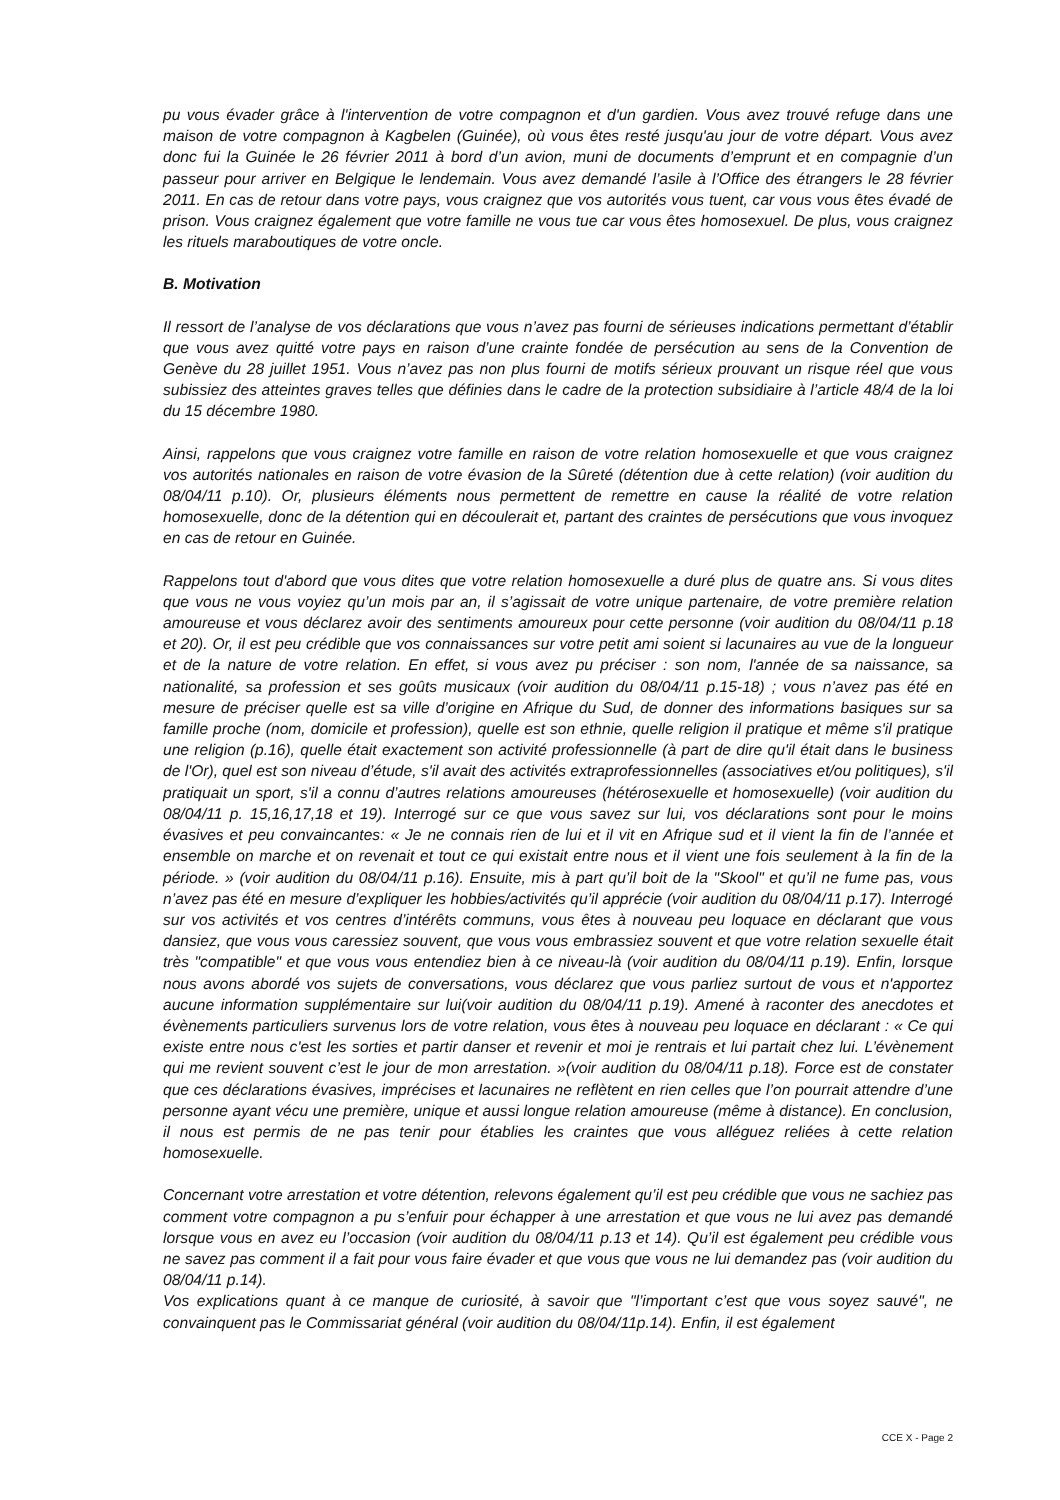pu vous évader grâce à l'intervention de votre compagnon et d'un gardien. Vous avez trouvé refuge dans une maison de votre compagnon à Kagbelen (Guinée), où vous êtes resté jusqu'au jour de votre départ. Vous avez donc fui la Guinée le 26 février 2011 à bord d’un avion, muni de documents d’emprunt et en compagnie d’un passeur pour arriver en Belgique le lendemain. Vous avez demandé l’asile à l’Office des étrangers le 28 février 2011. En cas de retour dans votre pays, vous craignez que vos autorités vous tuent, car vous vous êtes évadé de prison. Vous craignez également que votre famille ne vous tue car vous êtes homosexuel. De plus, vous craignez les rituels maraboutiques de votre oncle.
B. Motivation
Il ressort de l’analyse de vos déclarations que vous n’avez pas fourni de sérieuses indications permettant d’établir que vous avez quitté votre pays en raison d’une crainte fondée de persécution au sens de la Convention de Genève du 28 juillet 1951. Vous n’avez pas non plus fourni de motifs sérieux prouvant un risque réel que vous subissiez des atteintes graves telles que définies dans le cadre de la protection subsidiaire à l’article 48/4 de la loi du 15 décembre 1980.
Ainsi, rappelons que vous craignez votre famille en raison de votre relation homosexuelle et que vous craignez vos autorités nationales en raison de votre évasion de la Sûreté (détention due à cette relation) (voir audition du 08/04/11 p.10). Or, plusieurs éléments nous permettent de remettre en cause la réalité de votre relation homosexuelle, donc de la détention qui en découlerait et, partant des craintes de persécutions que vous invoquez en cas de retour en Guinée.
Rappelons tout d'abord que vous dites que votre relation homosexuelle a duré plus de quatre ans. Si vous dites que vous ne vous voyiez qu’un mois par an, il s’agissait de votre unique partenaire, de votre première relation amoureuse et vous déclarez avoir des sentiments amoureux pour cette personne (voir audition du 08/04/11 p.18 et 20). Or, il est peu crédible que vos connaissances sur votre petit ami soient si lacunaires au vue de la longueur et de la nature de votre relation. En effet, si vous avez pu préciser : son nom, l'année de sa naissance, sa nationalité, sa profession et ses goûts musicaux (voir audition du 08/04/11 p.15-18) ; vous n’avez pas été en mesure de préciser quelle est sa ville d’origine en Afrique du Sud, de donner des informations basiques sur sa famille proche (nom, domicile et profession), quelle est son ethnie, quelle religion il pratique et même s'il pratique une religion (p.16), quelle était exactement son activité professionnelle (à part de dire qu'il était dans le business de l'Or), quel est son niveau d’étude, s'il avait des activités extraprofessionnelles (associatives et/ou politiques), s'il pratiquait un sport, s'il a connu d’autres relations amoureuses (hétérosexuelle et homosexuelle) (voir audition du 08/04/11 p. 15,16,17,18 et 19). Interrogé sur ce que vous savez sur lui, vos déclarations sont pour le moins évasives et peu convaincantes: « Je ne connais rien de lui et il vit en Afrique sud et il vient la fin de l’année et ensemble on marche et on revenait et tout ce qui existait entre nous et il vient une fois seulement à la fin de la période. » (voir audition du 08/04/11 p.16). Ensuite, mis à part qu’il boit de la "Skool" et qu’il ne fume pas, vous n’avez pas été en mesure d’expliquer les hobbies/activités qu’il apprécie (voir audition du 08/04/11 p.17). Interrogé sur vos activités et vos centres d’intérêts communs, vous êtes à nouveau peu loquace en déclarant que vous dansiez, que vous vous caressiez souvent, que vous vous embrassiez souvent et que votre relation sexuelle était très "compatible" et que vous vous entendiez bien à ce niveau-là (voir audition du 08/04/11 p.19). Enfin, lorsque nous avons abordé vos sujets de conversations, vous déclarez que vous parliez surtout de vous et n'apportez aucune information supplémentaire sur lui(voir audition du 08/04/11 p.19). Amené à raconter des anecdotes et évènements particuliers survenus lors de votre relation, vous êtes à nouveau peu loquace en déclarant : « Ce qui existe entre nous c'est les sorties et partir danser et revenir et moi je rentrais et lui partait chez lui. L’évènement qui me revient souvent c’est le jour de mon arrestation. »(voir audition du 08/04/11 p.18). Force est de constater que ces déclarations évasives, imprécises et lacunaires ne reflètent en rien celles que l’on pourrait attendre d’une personne ayant vécu une première, unique et aussi longue relation amoureuse (même à distance). En conclusion, il nous est permis de ne pas tenir pour établies les craintes que vous alléguez reliées à cette relation homosexuelle.
Concernant votre arrestation et votre détention, relevons également qu’il est peu crédible que vous ne sachiez pas comment votre compagnon a pu s’enfuir pour échapper à une arrestation et que vous ne lui avez pas demandé lorsque vous en avez eu l’occasion (voir audition du 08/04/11 p.13 et 14). Qu’il est également peu crédible vous ne savez pas comment il a fait pour vous faire évader et que vous que vous ne lui demandez pas (voir audition du 08/04/11 p.14).
Vos explications quant à ce manque de curiosité, à savoir que "l’important c’est que vous soyez sauvé", ne convainquent pas le Commissariat général (voir audition du 08/04/11p.14). Enfin, il est également
CCE X - Page 2